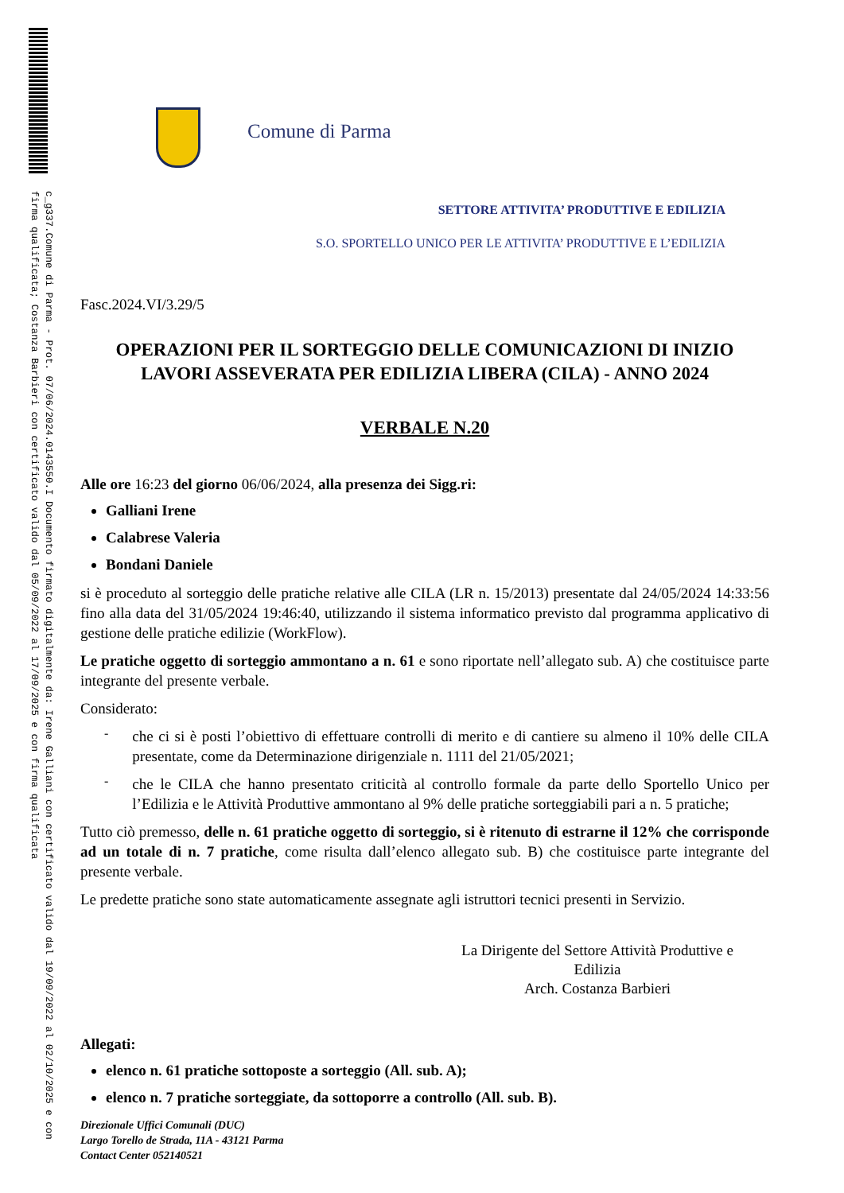c_g337.Comune di Parma - Prot. 07/06/2024.0143550.I Documento firmato digitalmente da: Irene Galliani con certificato valido dal 19/09/2022 al 02/10/2025 e con firma qualificata; Costanza Barbieri con certificato valido dal 05/09/2022 al 17/09/2025 e con firma qualificata
Comune di Parma
SETTORE ATTIVITA’ PRODUTTIVE E EDILIZIA
S.O. SPORTELLO UNICO PER LE ATTIVITA’ PRODUTTIVE E L’EDILIZIA
Fasc.2024.VI/3.29/5
OPERAZIONI PER IL SORTEGGIO DELLE COMUNICAZIONI DI INIZIO LAVORI ASSEVERATA PER EDILIZIA LIBERA (CILA) - ANNO 2024
VERBALE N.20
Alle ore 16:23 del giorno 06/06/2024, alla presenza dei Sigg.ri:
Galliani Irene
Calabrese Valeria
Bondani Daniele
si è proceduto al sorteggio delle pratiche relative alle CILA (LR n. 15/2013) presentate dal 24/05/2024 14:33:56 fino alla data del 31/05/2024 19:46:40, utilizzando il sistema informatico previsto dal programma applicativo di gestione delle pratiche edilizie (WorkFlow).
Le pratiche oggetto di sorteggio ammontano a n. 61 e sono riportate nell’allegato sub. A) che costituisce parte integrante del presente verbale.
Considerato:
-
che ci si è posti l’obiettivo di effettuare controlli di merito e di cantiere su almeno il 10% delle CILA presentate, come da Determinazione dirigenziale n. 1111 del 21/05/2021;
-
che le CILA che hanno presentato criticità al controllo formale da parte dello Sportello Unico per l’Edilizia e le Attività Produttive ammontano al 9% delle pratiche sorteggiabili pari a n. 5 pratiche;
Tutto ciò premesso, delle n. 61 pratiche oggetto di sorteggio, si è ritenuto di estrarne il 12% che corrisponde ad un totale di n. 7 pratiche, come risulta dall’elenco allegato sub. B) che costituisce parte integrante del presente verbale.
Le predette pratiche sono state automaticamente assegnate agli istruttori tecnici presenti in Servizio.
La Dirigente del Settore Attività Produttive e
Edilizia
Arch. Costanza Barbieri
Allegati:
elenco n. 61 pratiche sottoposte a sorteggio (All. sub. A);
elenco n. 7 pratiche sorteggiate, da sottoporre a controllo (All. sub. B).
Direzionale Uffici Comunali (DUC)
Largo Torello de Strada, 11A - 43121 Parma
Contact Center 052140521